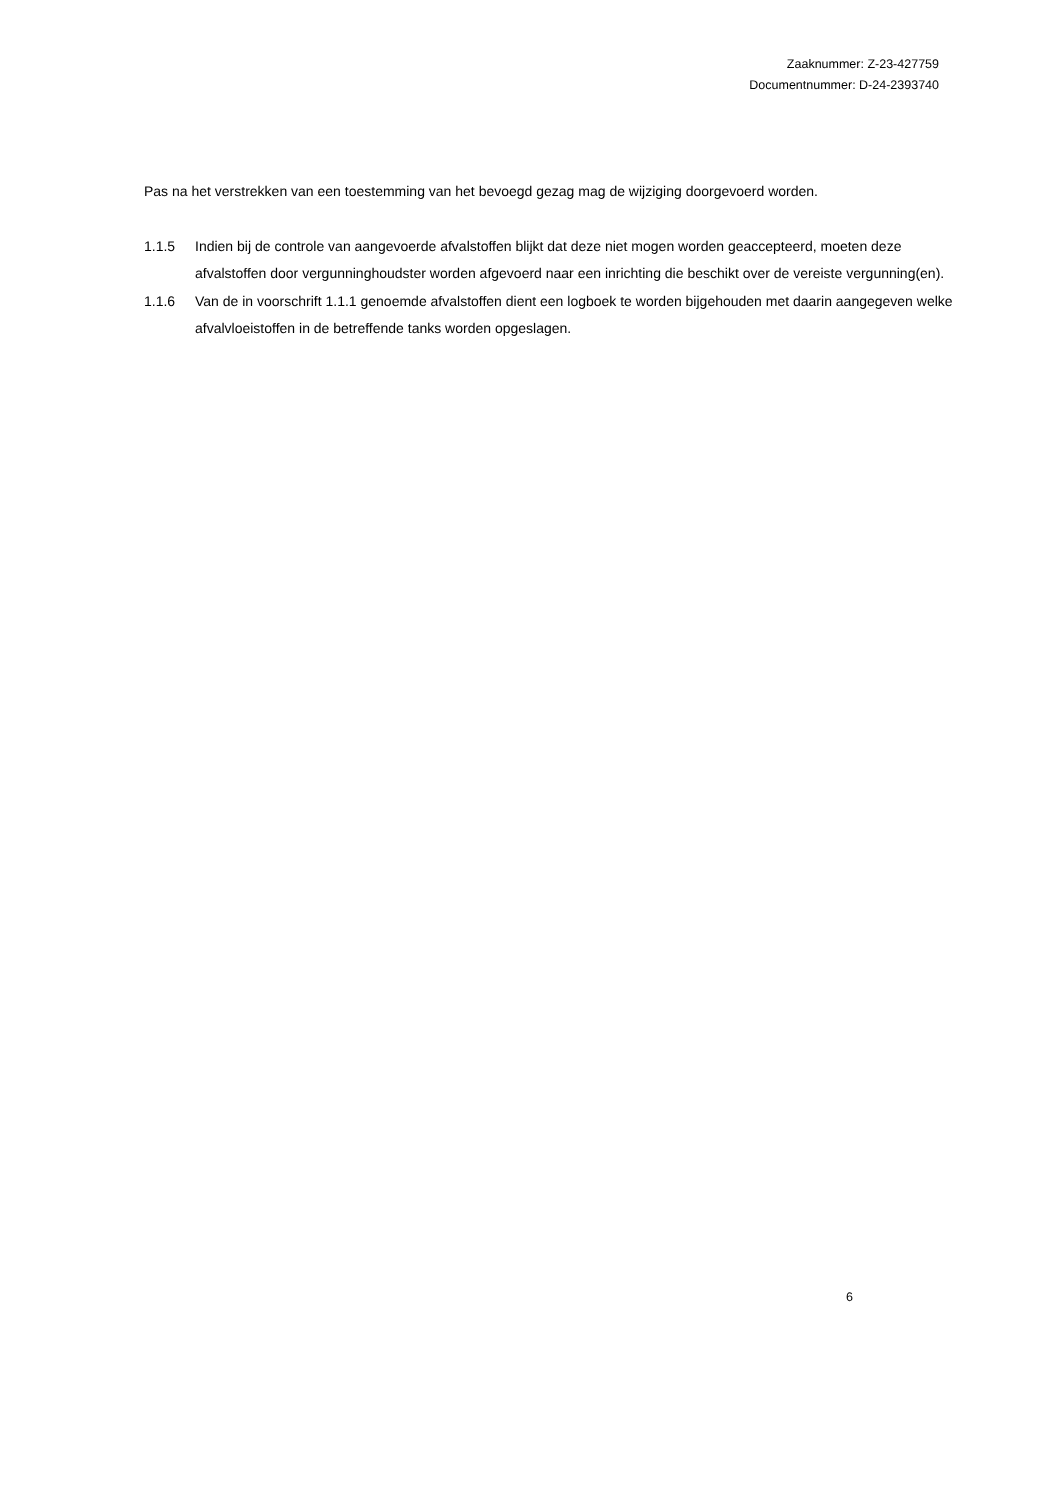Zaaknummer: Z-23-427759
Documentnummer: D-24-2393740
Pas na het verstrekken van een toestemming van het bevoegd gezag mag de wijziging doorgevoerd worden.
1.1.5 Indien bij de controle van aangevoerde afvalstoffen blijkt dat deze niet mogen worden geaccepteerd, moeten deze afvalstoffen door vergunninghoudster worden afgevoerd naar een inrichting die beschikt over de vereiste vergunning(en).
1.1.6 Van de in voorschrift 1.1.1 genoemde afvalstoffen dient een logboek te worden bijgehouden met daarin aangegeven welke afvalvloeistoffen in de betreffende tanks worden opgeslagen.
6